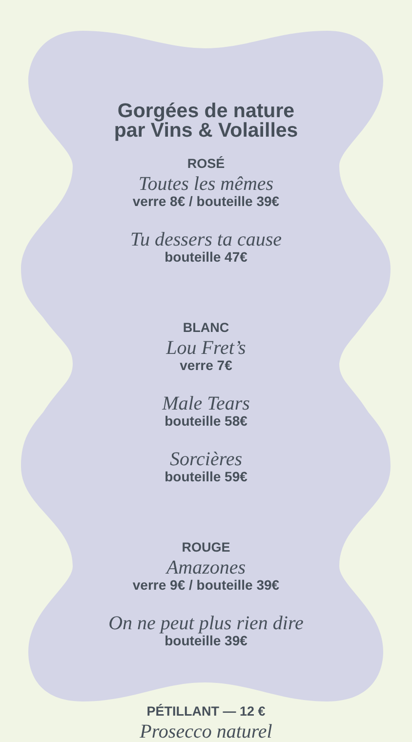Gorgées de nature
par Vins & Volailles
ROSÉ
Toutes les mêmes
verre 8€ / bouteille 39€
Tu dessers ta cause
bouteille 47€
BLANC
Lou Fret’s
verre 7€
Male Tears
bouteille 58€
Sorcières
bouteille 59€
ROUGE
Amazones
verre 9€ / bouteille 39€
On ne peut plus rien dire
bouteille 39€
PÉTILLANT — 12 €
Prosecco naturel